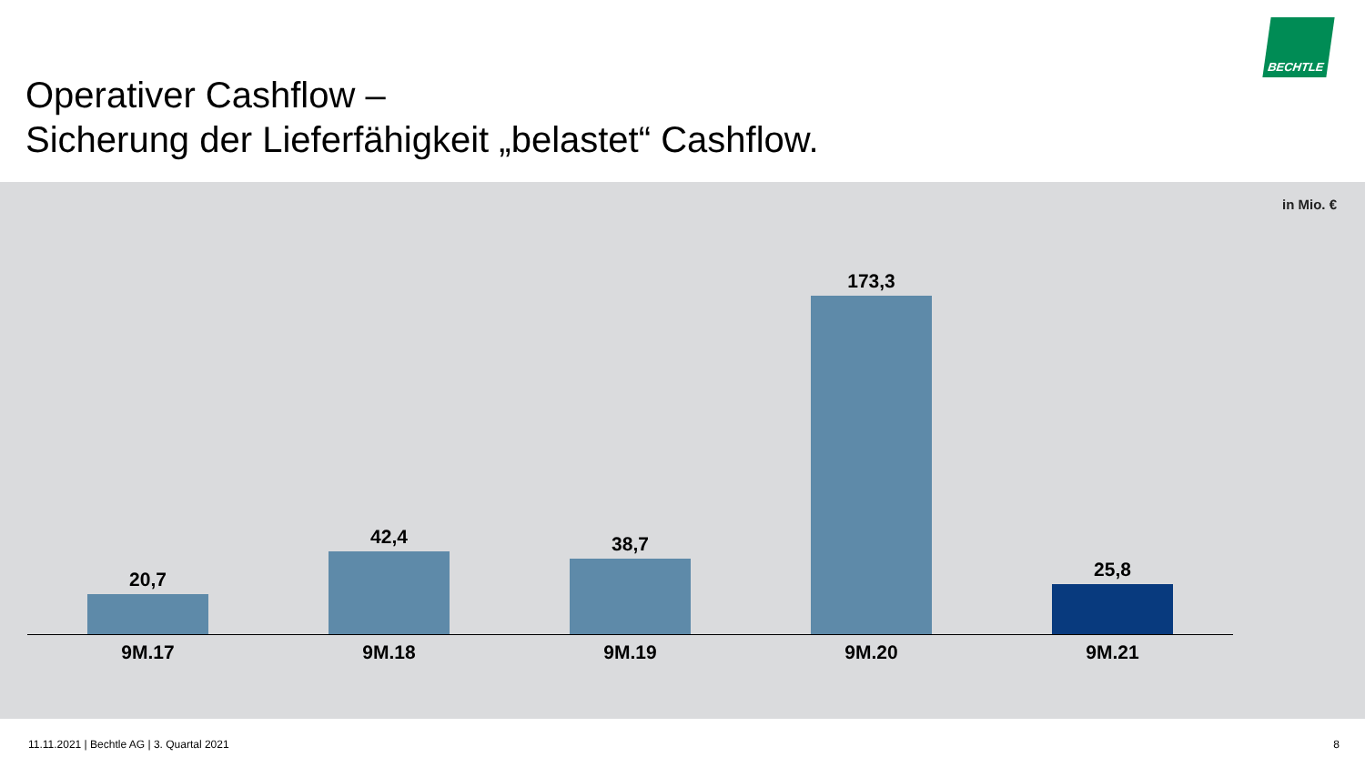Operativer Cashflow –
Sicherung der Lieferfähigkeit „belastet“ Cashflow.
BECHTLE
in Mio. €
20,7 42,4 38,7 173,3 25,8
9M.17 9M.18 9M.19 9M.20 9M.21
11.11.2021 | Bechtle AG | 3. Quartal 2021
8